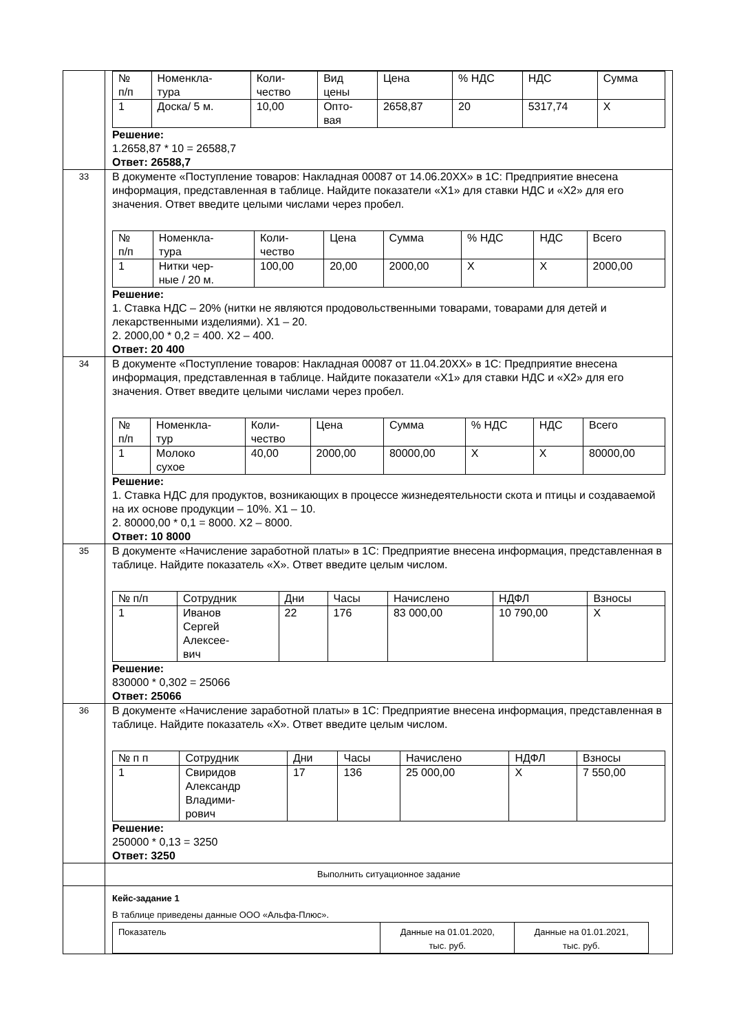| | / № п/п / Номенкла- тура / Коли- чество / Вид цены / Цена / % НДС / НДС / Сумма / / 1 / Доска/ 5 м. / 10,00 / Опто- вая / 2658,87 / 20 / 5317,74 / X / Решение: 1.2658,87 * 10 = 26588,7 Ответ: 26588,7 |
| 33 | В документе «Поступление товаров: Накладная 00087 от 14.06.20ХХ» в 1С: Предприятие внесена информация, представленная в таблице. Найдите показатели «Х1» для ставки НДС и «Х2» для его значения. Ответ введите целыми числами через пробел. / № п/п / Номенкла- тура / Коли- чество / Цена / Сумма / % НДС / НДС / Всего / / 1 / Нитки чер- ные / 20 м. / 100,00 / 20,00 / 2000,00 / X / X / 2000,00 / Решение: 1. Ставка НДС – 20% (нитки не являются продовольственными товарами, товарами для детей и лекарственными изделиями). Х1 – 20. 2. 2000,00 * 0,2 = 400. Х2 – 400. Ответ: 20 400 |
| 34 | В документе «Поступление товаров: Накладная 00087 от 11.04.20ХХ» в 1С: Предприятие внесена информация, представленная в таблице. Найдите показатели «Х1» для ставки НДС и «Х2» для его значения. Ответ введите целыми числами через пробел. / № п/п / Номенкла- тур / Коли- чество / Цена / Сумма / % НДС / НДС / Всего / / 1 / Молоко сухое / 40,00 / 2000,00 / 80000,00 / X / X / 80000,00 / Решение: 1. Ставка НДС для продуктов, возникающих в процессе жизнедеятельности скота и птицы и создаваемой на их основе продукции – 10%. Х1 – 10. 2. 80000,00 * 0,1 = 8000. Х2 – 8000. Ответ: 10 8000 |
| 35 | В документе «Начисление заработной платы» в 1С: Предприятие внесена информация, представленная в таблице. Найдите показатель «Х». Ответ введите целым числом. / № п/п / Сотрудник / Дни / Часы / Начислено / НДФЛ / Взносы / / 1 / Иванов Сергей Алексее- вич / 22 / 176 / 83 000,00 / 10 790,00 / X / Решение: 830000 * 0,302 = 25066 Ответ: 25066 |
| 36 | В документе «Начисление заработной платы» в 1С: Предприятие внесена информация, представленная в таблице. Найдите показатель «Х». Ответ введите целым числом. / № п п / Сотрудник / Дни / Часы / Начислено / НДФЛ / Взносы / / 1 / Свиридов Александр Владими- рович / 17 / 136 / 25 000,00 / X / 7 550,00 / Решение: 250000 * 0,13 = 3250 Ответ: 3250 |
| | Выполнить ситуационное задание |
| | Кейс-задание 1 В таблице приведены данные ООО «Альфа-Плюс». / Показатель / Данные на 01.01.2020, тыс. руб. / Данные на 01.01.2021, тыс. руб. / |